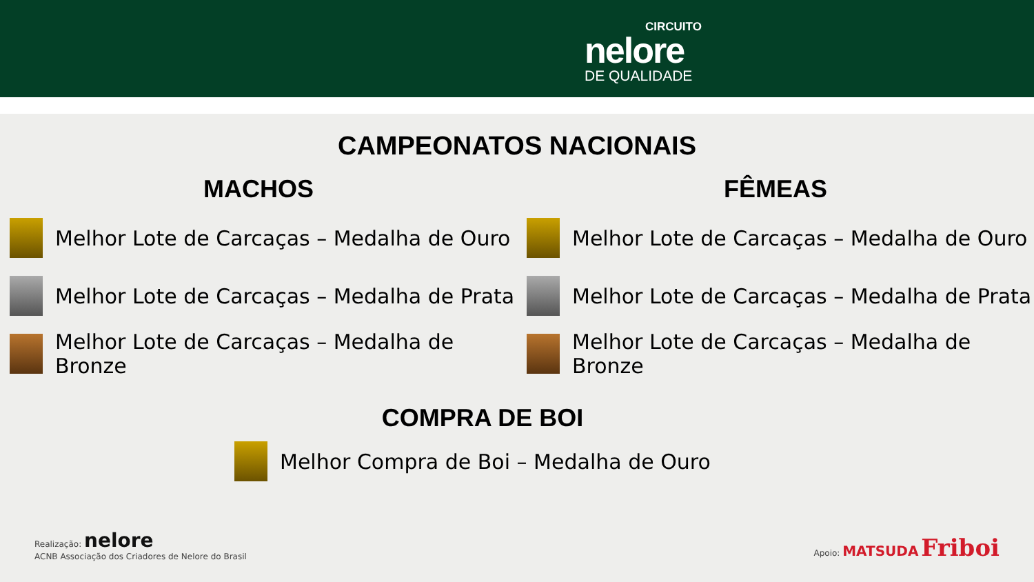CIRCUITO
nelore
DE QUALIDADE
CAMPEONATOS NACIONAIS
MACHOS
Melhor Lote de Carcaças – Medalha de Ouro
Melhor Lote de Carcaças – Medalha de Prata
Melhor Lote de Carcaças – Medalha de Bronze
FÊMEAS
Melhor Lote de Carcaças – Medalha de Ouro
Melhor Lote de Carcaças – Medalha de Prata
Melhor Lote de Carcaças – Medalha de Bronze
COMPRA DE BOI
Melhor Compra de Boi – Medalha de Ouro
Realização: nelore
ACNB Associação dos Criadores de Nelore do Brasil
Apoio: MATSUDA Friboi